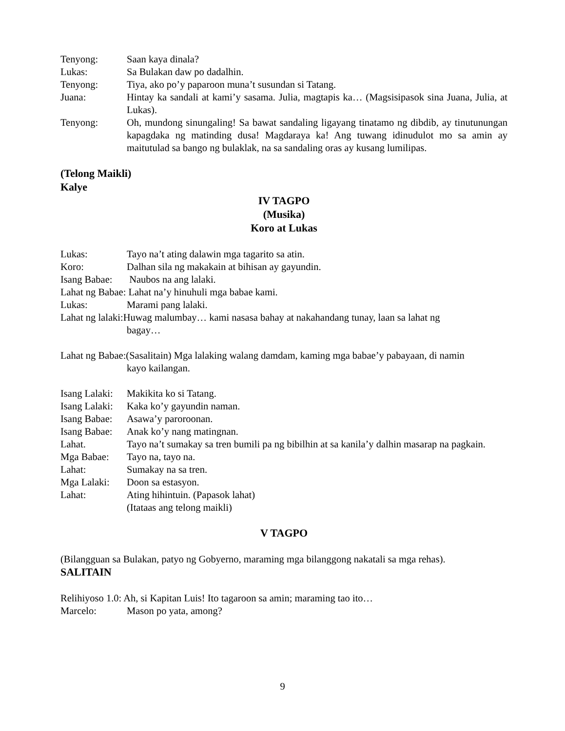Tenyong: Saan kaya dinala?
Lukas: Sa Bulakan daw po dadalhin.
Tenyong: Tiya, ako po’y paparoon muna’t susundan si Tatang.
Juana: Hintay ka sandali at kami’y sasama. Julia, magtapis ka… (Magsisipasok sina Juana, Julia, at Lukas).
Tenyong: Oh, mundong sinungaling! Sa bawat sandaling ligayang tinatamo ng dibdib, ay tinutunungan kapagdaka ng matinding dusa! Magdaraya ka! Ang tuwang idinudulot mo sa amin ay maitutulad sa bango ng bulaklak, na sa sandaling oras ay kusang lumilipas.
(Telong Maikli)
Kalye
IV TAGPO
(Musika)
Koro at Lukas
Lukas: Tayo na’t ating dalawin mga tagarito sa atin.
Koro: Dalhan sila ng makakain at bihisan ay gayundin.
Isang Babae: Naubos na ang lalaki.
Lahat ng Babae: Lahat na’y hinuhuli mga babae kami.
Lukas: Marami pang lalaki.
Lahat ng lalaki:Huwag malumbay… kami nasasa bahay at nakahandang tunay, laan sa lahat ng
bagay…
Lahat ng Babae:(Sasalitain) Mga lalaking walang damdam, kaming mga babae’y pabayaan, di namin
kayo kailangan.
Isang Lalaki: Makikita ko si Tatang.
Isang Lalaki: Kaka ko’y gayundin naman.
Isang Babae: Asawa’y paroroonan.
Isang Babae: Anak ko’y nang matingnan.
Lahat. Tayo na’t sumakay sa tren bumili pa ng bibilhin at sa kanila’y dalhin masarap na pagkain.
Mga Babae: Tayo na, tayo na.
Lahat: Sumakay na sa tren.
Mga Lalaki: Doon sa estasyon.
Lahat: Ating hihintuin. (Papasok lahat)
(Itataas ang telong maikli)
V TAGPO
(Bilangguan sa Bulakan, patyo ng Gobyerno, maraming mga bilanggong nakatali sa mga rehas).
SALITAIN
Relihiyoso 1.0: Ah, si Kapitan Luis! Ito tagaroon sa amin; maraming tao ito…
Marcelo: Mason po yata, among?
9